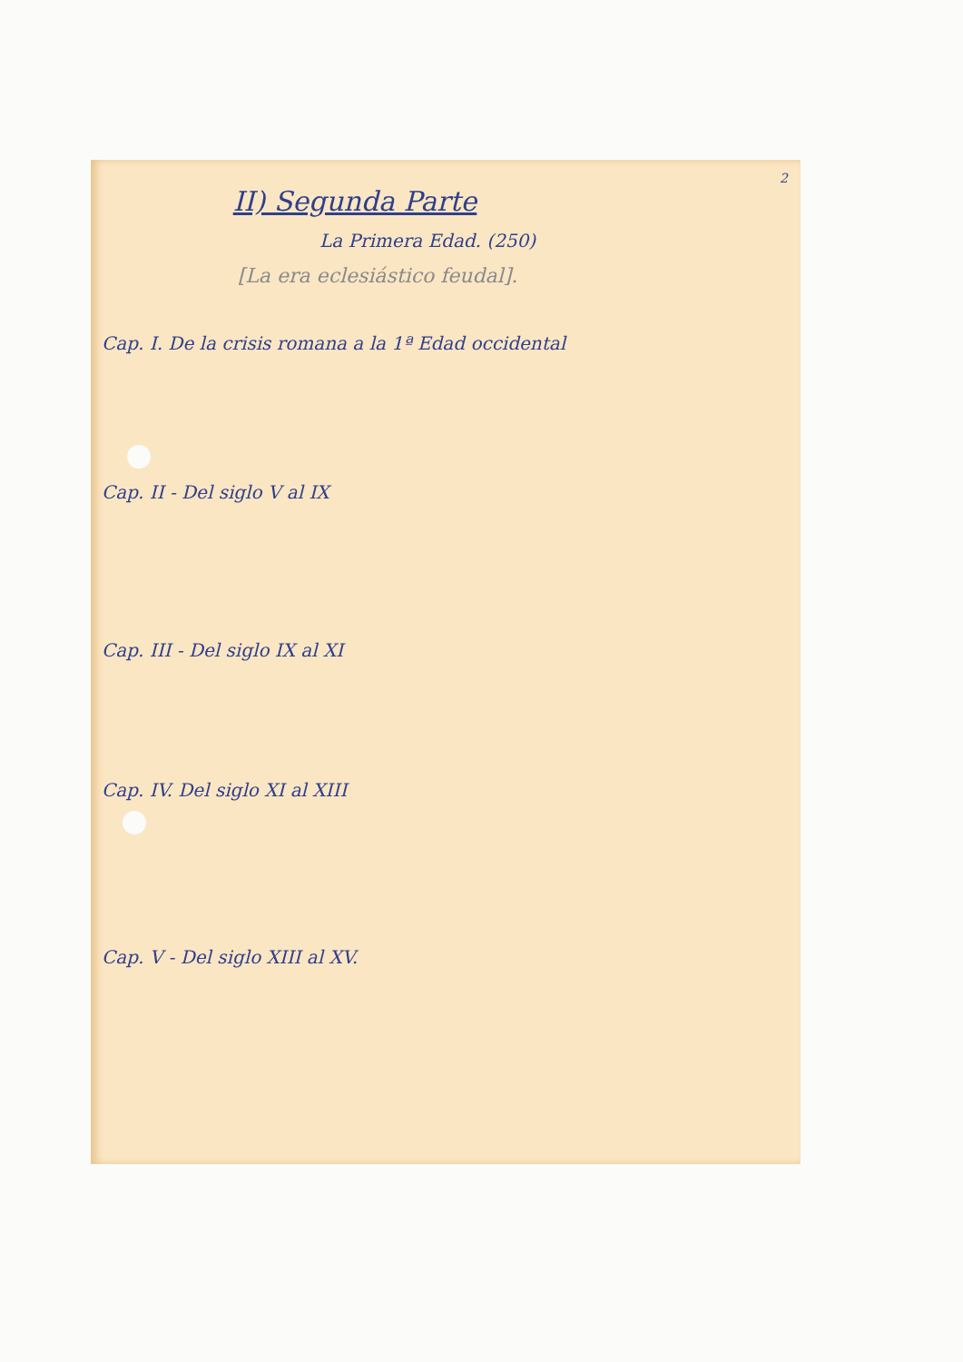2
II) Segunda Parte
La Primera Edad. (250)
[La era eclesiástico feudal].
Cap. I. De la crisis romana a la 1ª Edad occidental
Cap. II - Del siglo V al IX
Cap. III - Del siglo IX al XI
Cap. IV. Del siglo XI al XIII
Cap. V - Del siglo XIII al XV.